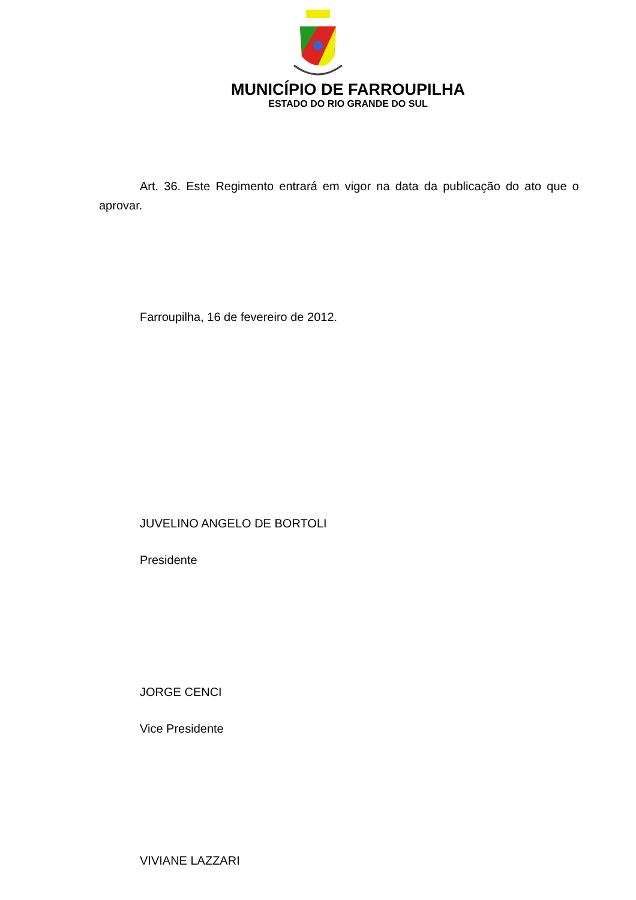MUNICÍPIO DE FARROUPILHA
ESTADO DO RIO GRANDE DO SUL
Art. 36. Este Regimento entrará em vigor na data da publicação do ato que o aprovar.
Farroupilha, 16 de fevereiro de 2012.
JUVELINO ANGELO DE BORTOLI
Presidente
JORGE CENCI
Vice Presidente
VIVIANE LAZZARI